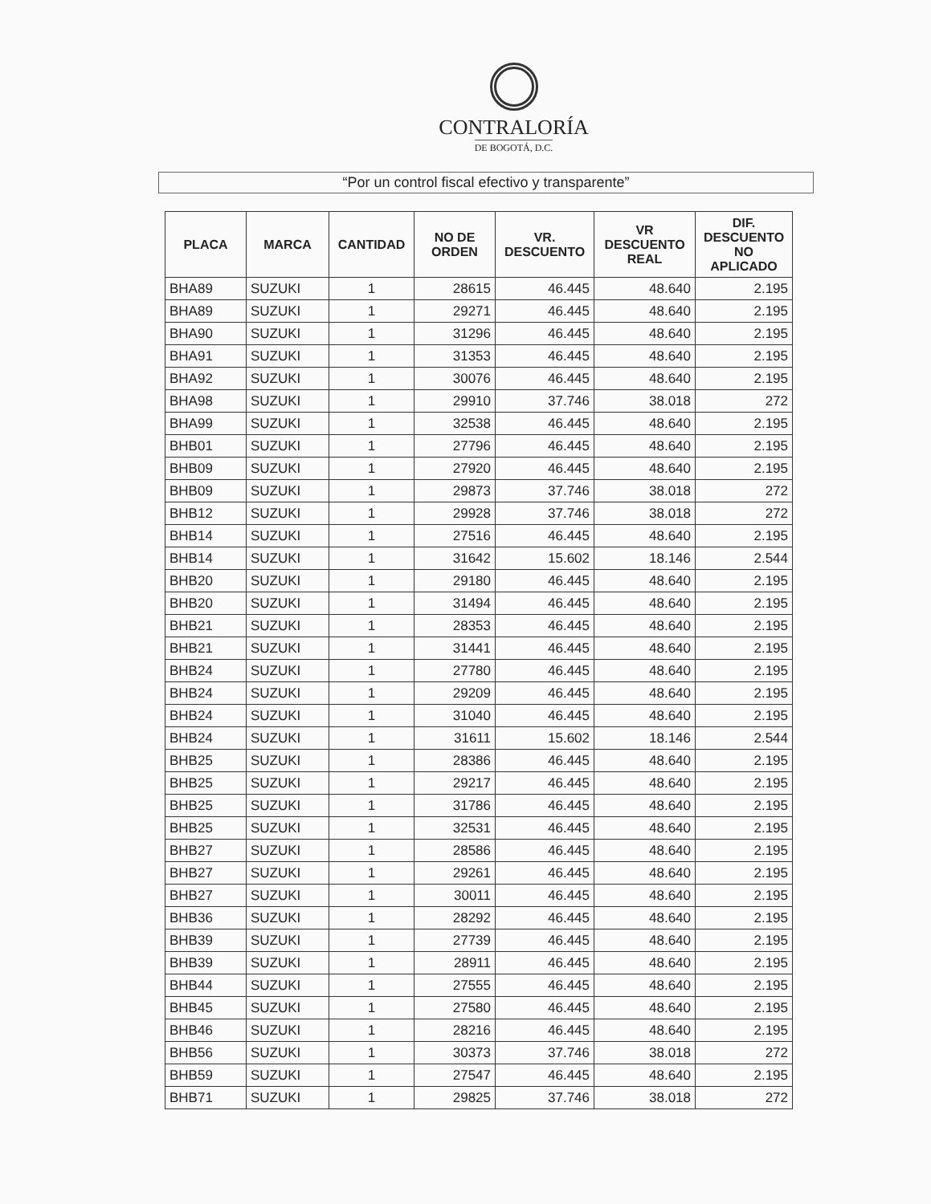CONTRALORÍA
DE BOGOTÁ, D.C.
“Por un control fiscal efectivo y transparente”
| PLACA | MARCA | CANTIDAD | NO DE ORDEN | VR. DESCUENTO | VR DESCUENTO REAL | DIF. DESCUENTO NO APLICADO |
| --- | --- | --- | --- | --- | --- | --- |
| BHA89 | SUZUKI | 1 | 28615 | 46.445 | 48.640 | 2.195 |
| BHA89 | SUZUKI | 1 | 29271 | 46.445 | 48.640 | 2.195 |
| BHA90 | SUZUKI | 1 | 31296 | 46.445 | 48.640 | 2.195 |
| BHA91 | SUZUKI | 1 | 31353 | 46.445 | 48.640 | 2.195 |
| BHA92 | SUZUKI | 1 | 30076 | 46.445 | 48.640 | 2.195 |
| BHA98 | SUZUKI | 1 | 29910 | 37.746 | 38.018 | 272 |
| BHA99 | SUZUKI | 1 | 32538 | 46.445 | 48.640 | 2.195 |
| BHB01 | SUZUKI | 1 | 27796 | 46.445 | 48.640 | 2.195 |
| BHB09 | SUZUKI | 1 | 27920 | 46.445 | 48.640 | 2.195 |
| BHB09 | SUZUKI | 1 | 29873 | 37.746 | 38.018 | 272 |
| BHB12 | SUZUKI | 1 | 29928 | 37.746 | 38.018 | 272 |
| BHB14 | SUZUKI | 1 | 27516 | 46.445 | 48.640 | 2.195 |
| BHB14 | SUZUKI | 1 | 31642 | 15.602 | 18.146 | 2.544 |
| BHB20 | SUZUKI | 1 | 29180 | 46.445 | 48.640 | 2.195 |
| BHB20 | SUZUKI | 1 | 31494 | 46.445 | 48.640 | 2.195 |
| BHB21 | SUZUKI | 1 | 28353 | 46.445 | 48.640 | 2.195 |
| BHB21 | SUZUKI | 1 | 31441 | 46.445 | 48.640 | 2.195 |
| BHB24 | SUZUKI | 1 | 27780 | 46.445 | 48.640 | 2.195 |
| BHB24 | SUZUKI | 1 | 29209 | 46.445 | 48.640 | 2.195 |
| BHB24 | SUZUKI | 1 | 31040 | 46.445 | 48.640 | 2.195 |
| BHB24 | SUZUKI | 1 | 31611 | 15.602 | 18.146 | 2.544 |
| BHB25 | SUZUKI | 1 | 28386 | 46.445 | 48.640 | 2.195 |
| BHB25 | SUZUKI | 1 | 29217 | 46.445 | 48.640 | 2.195 |
| BHB25 | SUZUKI | 1 | 31786 | 46.445 | 48.640 | 2.195 |
| BHB25 | SUZUKI | 1 | 32531 | 46.445 | 48.640 | 2.195 |
| BHB27 | SUZUKI | 1 | 28586 | 46.445 | 48.640 | 2.195 |
| BHB27 | SUZUKI | 1 | 29261 | 46.445 | 48.640 | 2.195 |
| BHB27 | SUZUKI | 1 | 30011 | 46.445 | 48.640 | 2.195 |
| BHB36 | SUZUKI | 1 | 28292 | 46.445 | 48.640 | 2.195 |
| BHB39 | SUZUKI | 1 | 27739 | 46.445 | 48.640 | 2.195 |
| BHB39 | SUZUKI | 1 | 28911 | 46.445 | 48.640 | 2.195 |
| BHB44 | SUZUKI | 1 | 27555 | 46.445 | 48.640 | 2.195 |
| BHB45 | SUZUKI | 1 | 27580 | 46.445 | 48.640 | 2.195 |
| BHB46 | SUZUKI | 1 | 28216 | 46.445 | 48.640 | 2.195 |
| BHB56 | SUZUKI | 1 | 30373 | 37.746 | 38.018 | 272 |
| BHB59 | SUZUKI | 1 | 27547 | 46.445 | 48.640 | 2.195 |
| BHB71 | SUZUKI | 1 | 29825 | 37.746 | 38.018 | 272 |